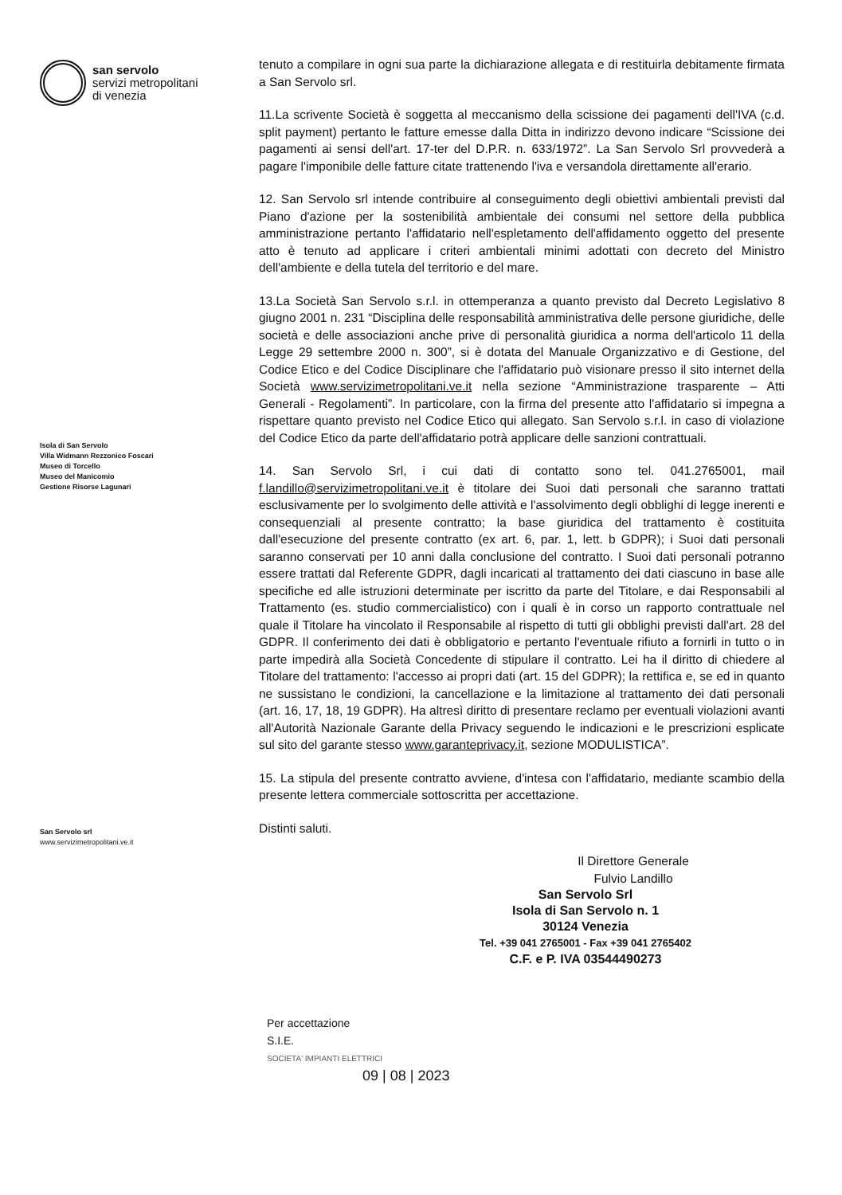san servolo
servizi metropolitani
di venezia
Isola di San Servolo
Villa Widmann Rezzonico Foscari
Museo di Torcello
Museo del Manicomio
Gestione Risorse Lagunari
San Servolo srl
www.servizimetropolitani.ve.it
tenuto a compilare in ogni sua parte la dichiarazione allegata e di restituirla debitamente firmata a San Servolo srl.
11.La scrivente Società è soggetta al meccanismo della scissione dei pagamenti dell'IVA (c.d. split payment) pertanto le fatture emesse dalla Ditta in indirizzo devono indicare “Scissione dei pagamenti ai sensi dell'art. 17-ter del D.P.R. n. 633/1972”. La San Servolo Srl provvederà a pagare l'imponibile delle fatture citate trattenendo l'iva e versandola direttamente all'erario.
12. San Servolo srl intende contribuire al conseguimento degli obiettivi ambientali previsti dal Piano d'azione per la sostenibilità ambientale dei consumi nel settore della pubblica amministrazione pertanto l'affidatario nell'espletamento dell'affidamento oggetto del presente atto è tenuto ad applicare i criteri ambientali minimi adottati con decreto del Ministro dell'ambiente e della tutela del territorio e del mare.
13.La Società San Servolo s.r.l. in ottemperanza a quanto previsto dal Decreto Legislativo 8 giugno 2001 n. 231 “Disciplina delle responsabilità amministrativa delle persone giuridiche, delle società e delle associazioni anche prive di personalità giuridica a norma dell'articolo 11 della Legge 29 settembre 2000 n. 300”, si è dotata del Manuale Organizzativo e di Gestione, del Codice Etico e del Codice Disciplinare che l'affidatario può visionare presso il sito internet della Società www.servizimetropolitani.ve.it nella sezione “Amministrazione trasparente – Atti Generali - Regolamenti”. In particolare, con la firma del presente atto l'affidatario si impegna a rispettare quanto previsto nel Codice Etico qui allegato. San Servolo s.r.l. in caso di violazione del Codice Etico da parte dell'affidatario potrà applicare delle sanzioni contrattuali.
14. San Servolo Srl, i cui dati di contatto sono tel. 041.2765001, mail f.landillo@servizimetropolitani.ve.it è titolare dei Suoi dati personali che saranno trattati esclusivamente per lo svolgimento delle attività e l'assolvimento degli obblighi di legge inerenti e consequenziali al presente contratto; la base giuridica del trattamento è costituita dall'esecuzione del presente contratto (ex art. 6, par. 1, lett. b GDPR); i Suoi dati personali saranno conservati per 10 anni dalla conclusione del contratto. I Suoi dati personali potranno essere trattati dal Referente GDPR, dagli incaricati al trattamento dei dati ciascuno in base alle specifiche ed alle istruzioni determinate per iscritto da parte del Titolare, e dai Responsabili al Trattamento (es. studio commercialistico) con i quali è in corso un rapporto contrattuale nel quale il Titolare ha vincolato il Responsabile al rispetto di tutti gli obblighi previsti dall'art. 28 del GDPR. Il conferimento dei dati è obbligatorio e pertanto l'eventuale rifiuto a fornirli in tutto o in parte impedirà alla Società Concedente di stipulare il contratto. Lei ha il diritto di chiedere al Titolare del trattamento: l'accesso ai propri dati (art. 15 del GDPR); la rettifica e, se ed in quanto ne sussistano le condizioni, la cancellazione e la limitazione al trattamento dei dati personali (art. 16, 17, 18, 19 GDPR). Ha altresì diritto di presentare reclamo per eventuali violazioni avanti all'Autorità Nazionale Garante della Privacy seguendo le indicazioni e le prescrizioni esplicate sul sito del garante stesso www.garanteprivacy.it, sezione MODULISTICA”.
15. La stipula del presente contratto avviene, d'intesa con l'affidatario, mediante scambio della presente lettera commerciale sottoscritta per accettazione.
Distinti saluti.
Il Direttore Generale
Fulvio Landillo
San Servolo Srl
Isola di San Servolo n. 1
30124 Venezia
Tel. +39 041 2765001 - Fax +39 041 2765402
C.F. e P. IVA 03544490273
Per accettazione
S.I.E.
SOCIETA' IMPIANTI ELETTRICI
09 | 08 | 2023